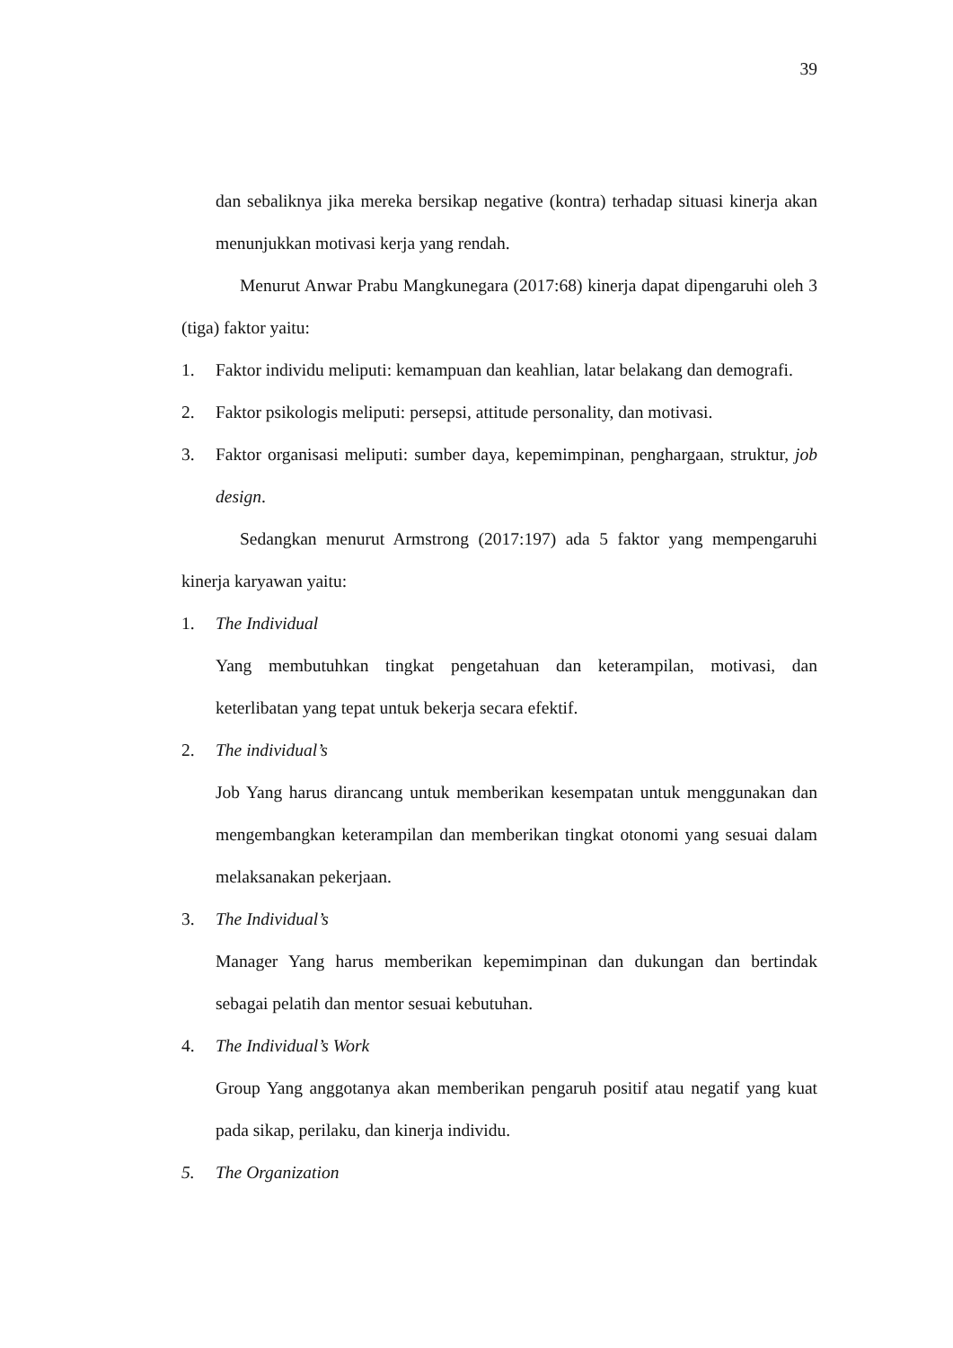39
dan sebaliknya jika mereka bersikap negative (kontra) terhadap situasi kinerja akan menunjukkan motivasi kerja yang rendah.
Menurut Anwar Prabu Mangkunegara (2017:68) kinerja dapat dipengaruhi oleh 3 (tiga) faktor yaitu:
1. Faktor individu meliputi: kemampuan dan keahlian, latar belakang dan demografi.
2. Faktor psikologis meliputi: persepsi, attitude personality, dan motivasi.
3. Faktor organisasi meliputi: sumber daya, kepemimpinan, penghargaan, struktur, job design.
Sedangkan menurut Armstrong (2017:197) ada 5 faktor yang mempengaruhi kinerja karyawan yaitu:
1. The Individual
Yang membutuhkan tingkat pengetahuan dan keterampilan, motivasi, dan keterlibatan yang tepat untuk bekerja secara efektif.
2. The individual’s
Job Yang harus dirancang untuk memberikan kesempatan untuk menggunakan dan mengembangkan keterampilan dan memberikan tingkat otonomi yang sesuai dalam melaksanakan pekerjaan.
3. The Individual’s
Manager Yang harus memberikan kepemimpinan dan dukungan dan bertindak sebagai pelatih dan mentor sesuai kebutuhan.
4. The Individual’s Work
Group Yang anggotanya akan memberikan pengaruh positif atau negatif yang kuat pada sikap, perilaku, dan kinerja individu.
5. The Organization